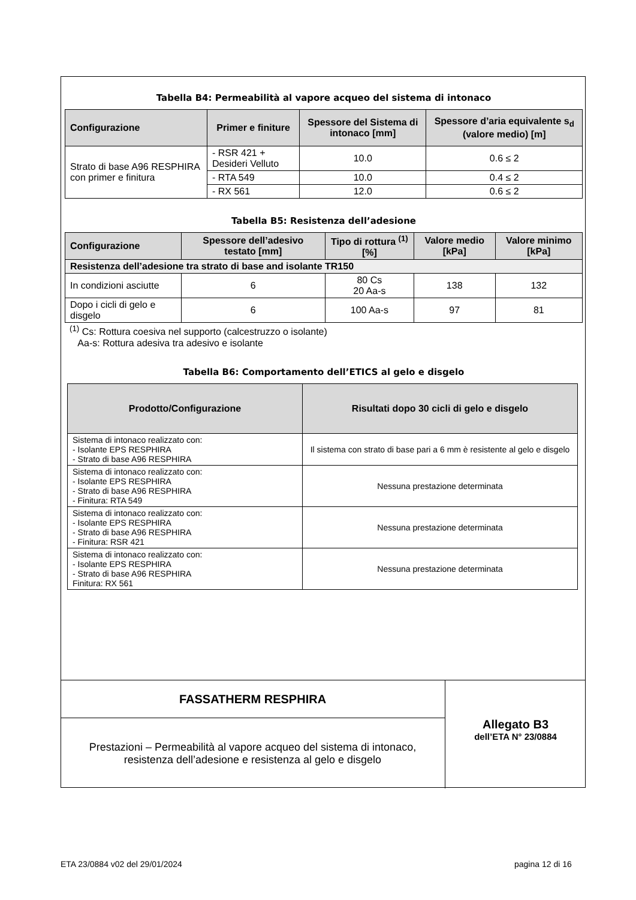Tabella B4: Permeabilità al vapore acqueo del sistema di intonaco
| Configurazione | Primer e finiture | Spessore del Sistema di intonaco [mm] | Spessore d’aria equivalente s<sub>d</sub> (valore medio) [m] |
| --- | --- | --- | --- |
| Strato di base A96 RESPHIRA con primer e finitura | - RSR 421 + Desideri Velluto | 10.0 | 0.6 ≤ 2 |
| | - RTA 549 | 10.0 | 0.4 ≤ 2 |
| | - RX 561 | 12.0 | 0.6 ≤ 2 |
Tabella B5: Resistenza dell’adesione
| Configurazione | Spessore dell’adesivo testato [mm] | Tipo di rottura <sup>(1)</sup> [%] | Valore medio [kPa] | Valore minimo [kPa] |
| --- | --- | --- | --- | --- |
| Resistenza dell’adesione tra strato di base and isolante TR150 | | | | |
| In condizioni asciutte | 6 | 80 Cs 20 Aa-s | 138 | 132 |
| Dopo i cicli di gelo e disgelo | 6 | 100 Aa-s | 97 | 81 |
<sup>(1)</sup> Cs: Rottura coesiva nel supporto (calcestruzzo o isolante)
Aa-s: Rottura adesiva tra adesivo e isolante
Tabella B6: Comportamento dell’ETICS al gelo e disgelo
| Prodotto/Configurazione | Risultati dopo 30 cicli di gelo e disgelo |
| --- | --- |
| Sistema di intonaco realizzato con: - Isolante EPS RESPHIRA - Strato di base A96 RESPHIRA | Il sistema con strato di base pari a 6 mm è resistente al gelo e disgelo |
| Sistema di intonaco realizzato con: - Isolante EPS RESPHIRA - Strato di base A96 RESPHIRA - Finitura: RTA 549 | Nessuna prestazione determinata |
| Sistema di intonaco realizzato con: - Isolante EPS RESPHIRA - Strato di base A96 RESPHIRA - Finitura: RSR 421 | Nessuna prestazione determinata |
| Sistema di intonaco realizzato con: - Isolante EPS RESPHIRA - Strato di base A96 RESPHIRA Finitura: RX 561 | Nessuna prestazione determinata |
FASSATHERM RESPHIRA
Prestazioni – Permeabilità al vapore acqueo del sistema di intonaco,
resistenza dell’adesione e resistenza al gelo e disgelo
Allegato B3
dell’ETA N° 23/0884
ETA 23/0884 v02 del 29/01/2024 pagina 12 di 16